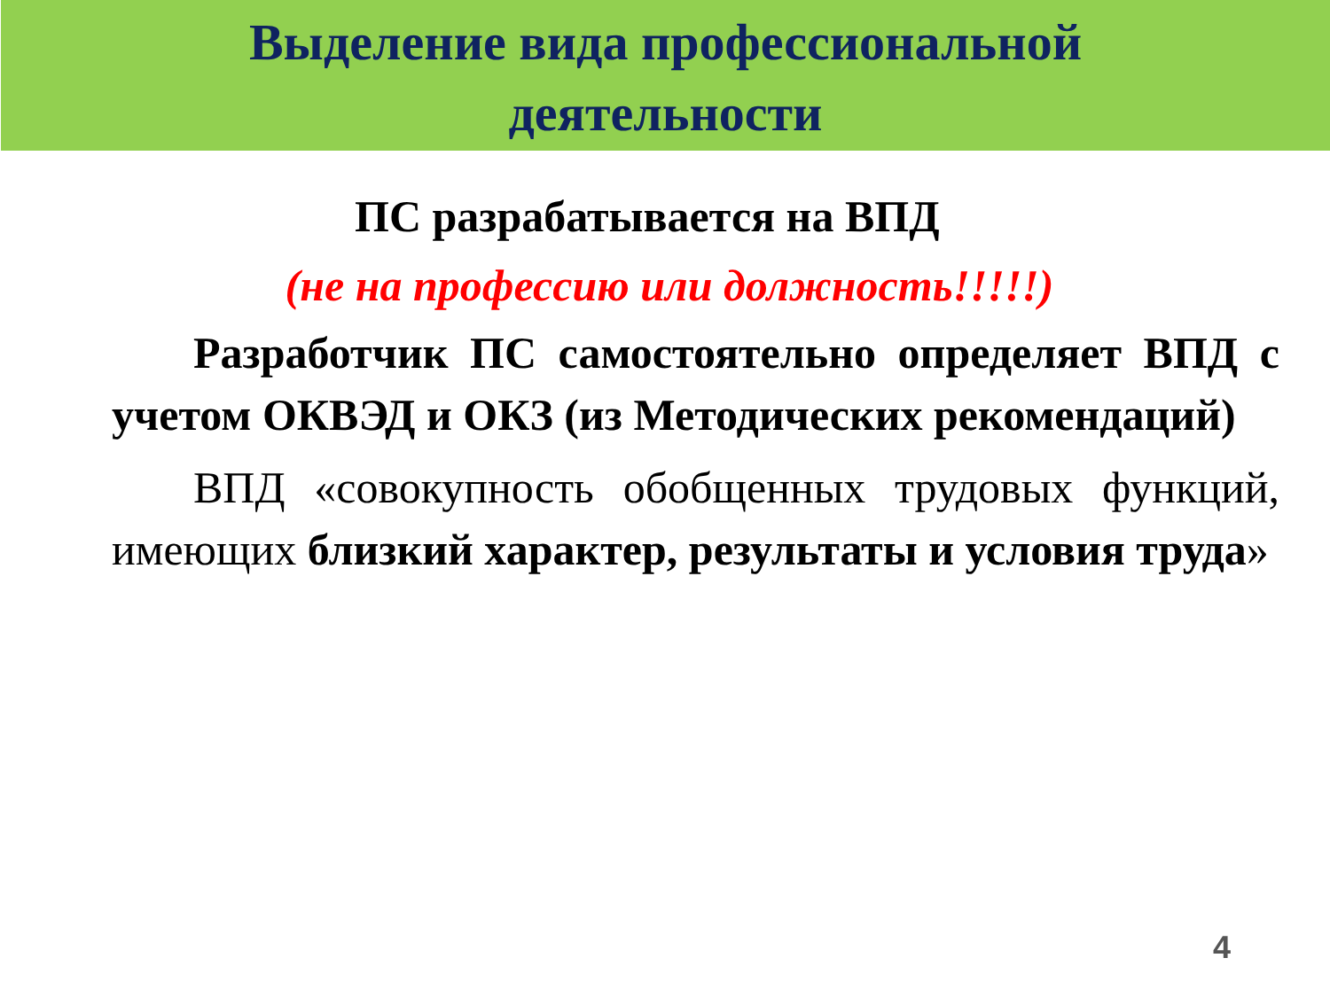Выделение вида профессиональной
деятельности
ПС разрабатывается на ВПД
(не на профессию или должность!!!!!)
Разработчик ПС самостоятельно определяет ВПД с учетом ОКВЭД и ОКЗ (из Методических рекомендаций)
ВПД «совокупность обобщенных трудовых функций, имеющих близкий характер, результаты и условия труда»
4